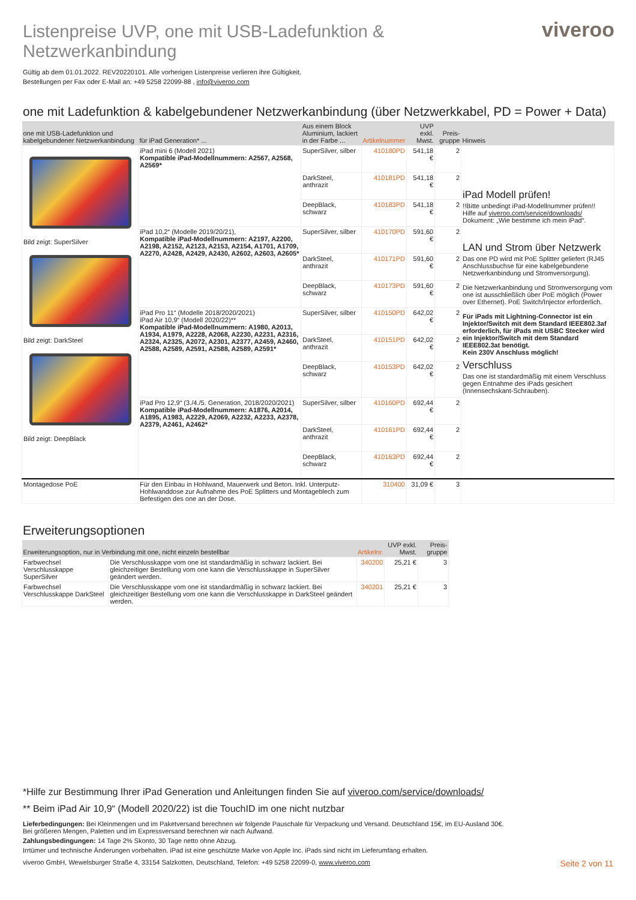Listenpreise UVP, one mit USB-Ladefunktion & Netzwerkanbindung
viveroo
Gültig ab dem 01.01.2022. REV20220101. Alle vorherigen Listenpreise verlieren ihre Gültigkeit.
Bestellungen per Fax oder E-Mail an: +49 5258 22099-88 , info@viveroo.com
one mit Ladefunktion & kabelgebundener Netzwerkanbindung (über Netzwerkkabel, PD = Power + Data)
| one mit USB-Ladefunktion und kabelgebundener Netzwerkanbindung | für iPad Generation* ... | Aus einem Block Aluminium, lackiert in der Farbe ... | Artikelnummer | UVP exkl. Mwst. | Preis-gruppe | Hinweis |
| --- | --- | --- | --- | --- | --- | --- |
| Bild zeigt: SuperSilver Bild zeigt: DarkSteel Bild zeigt: DeepBlack | iPad mini 6 (Modell 2021) Kompatible iPad-Modellnummern: A2567, A2568, A2569* | SuperSilver, silber | 410180PD | 541,18 € | 2 | iPad Modell prüfen! !!Bitte unbedingt iPad-Modellnummer prüfen!! Hilfe auf viveroo.com/service/downloads/ Dokument: „Wie bestimme ich mein iPad“. LAN und Strom über Netzwerk Das one PD wird mit PoE Splitter geliefert (RJ45 Anschlussbuchse für eine kabelgebundene Netzwerkanbindung und Stromversorgung). Die Netzwerkanbindung und Stromversorgung vom one ist ausschließlich über PoE möglich (Power over Ethernet). PoE Switch/Injector erforderlich. Für iPads mit Lightning-Connector ist ein Injektor/Switch mit dem Standard IEEE802.3af erforderlich, für iPads mit USBC Stecker wird ein Injektor/Switch mit dem Standard IEEE802.3at benötigt. Kein 230V Anschluss möglich! Verschluss Das one ist standardmäßig mit einem Verschluss gegen Entnahme des iPads gesichert (Innensechskant-Schrauben). |
| | | DarkSteel, anthrazit | 410181PD | 541,18 € | 2 | |
| | | DeepBlack, schwarz | 410183PD | 541,18 € | 2 | |
| | iPad 10,2“ (Modelle 2019/20/21), Kompatible iPad-Modellnummern: A2197, A2200, A2198, A2152, A2123, A2153, A2154, A1701, A1709, A2270, A2428, A2429, A2430, A2602, A2603, A2605* | SuperSilver, silber | 410170PD | 591,60 € | 2 | |
| | | DarkSteel, anthrazit | 410171PD | 591,60 € | 2 | |
| | | DeepBlack, schwarz | 410173PD | 591,60 € | 2 | |
| | iPad Pro 11“ (Modelle 2018/2020/2021) iPad Air 10,9“ (Modell 2020/22)** Kompatible iPad-Modellnummern: A1980, A2013, A1934, A1979, A2228, A2068, A2230, A2231, A2316, A2324, A2325, A2072, A2301, A2377, A2459, A2460, A2588, A2589, A2591, A2588, A2589, A2591* | SuperSilver, silber | 410150PD | 642,02 € | 2 | |
| | | DarkSteel, anthrazit | 410151PD | 642,02 € | 2 | |
| | | DeepBlack, schwarz | 410153PD | 642,02 € | 2 | |
| | iPad Pro 12,9“ (3./4./5. Generation, 2018/2020/2021) Kompatible iPad-Modellnummern: A1876, A2014, A1895, A1983, A2229, A2069, A2232, A2233, A2378, A2379, A2461, A2462* | SuperSilver, silber | 410160PD | 692,44 € | 2 | |
| | | DarkSteel, anthrazit | 410161PD | 692,44 € | 2 | |
| | | DeepBlack, schwarz | 410163PD | 692,44 € | 2 | |
| Montagedose PoE | Für den Einbau in Hohlwand, Mauerwerk und Beton. Inkl. Unterputz-Hohlwanddose zur Aufnahme des PoE Splitters und Montageblech zum Befestigen des one an der Dose. | | 310400 | 31,09 € | 3 | |
Erweiterungsoptionen
| Erweiterungsoption, nur in Verbindung mit one, nicht einzeln bestellbar | | Artikelnr. | UVP exkl. Mwst. | Preis-gruppe |
| --- | --- | --- | --- | --- |
| Farbwechsel Verschlusskappe SuperSilver | Die Verschlusskappe vom one ist standardmäßig in schwarz lackiert. Bei gleichzeitiger Bestellung vom one kann die Verschlusskappe in SuperSilver geändert werden. | 340200 | 25,21 € | 3 |
| Farbwechsel Verschlusskappe DarkSteel | Die Verschlusskappe vom one ist standardmäßig in schwarz lackiert. Bei gleichzeitiger Bestellung vom one kann die Verschlusskappe in DarkSteel geändert werden. | 340201 | 25,21 € | 3 |
*Hilfe zur Bestimmung Ihrer iPad Generation und Anleitungen finden Sie auf viveroo.com/service/downloads/
** Beim iPad Air 10,9“ (Modell 2020/22) ist die TouchID im one nicht nutzbar
Lieferbedingungen: Bei Kleinmengen und im Paketversand berechnen wir folgende Pauschale für Verpackung und Versand. Deutschland 15€, im EU-Ausland 30€.
Bei größeren Mengen, Paletten und im Expressversand berechnen wir nach Aufwand.
Zahlungsbedingungen: 14 Tage 2% Skonto, 30 Tage netto ohne Abzug.
Irrtümer und technische Änderungen vorbehalten. iPad ist eine geschützte Marke von Apple Inc. iPads sind nicht im Lieferumfang erhalten.
viveroo GmbH, Wewelsburger Straße 4, 33154 Salzkotten, Deutschland, Telefon: +49 5258 22099-0, www.viveroo.com
Seite 2 von 11